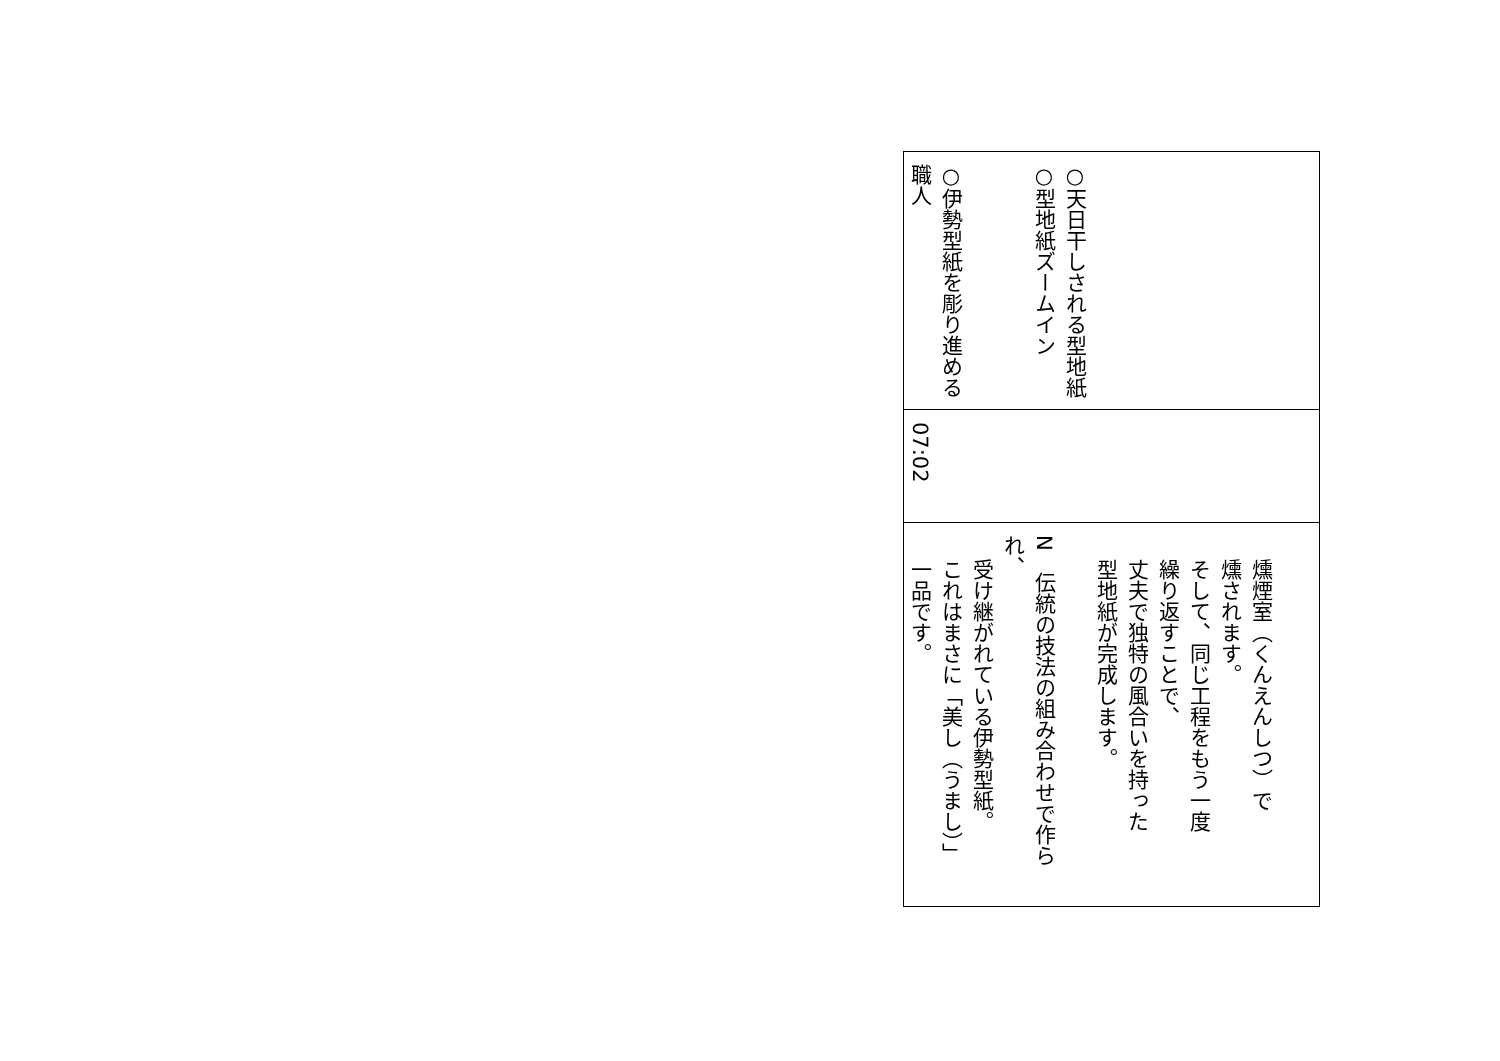| ○天日干しされる型地紙 ○型地紙ズームイン ○伊勢型紙を彫り進める 職人 |
| 07:02 |
| 燻煙室（くんえんしつ）で 燻されます。 そして、同じ工程をもう一度 繰り返すことで、 丈夫で独特の風合いを持った 型地紙が完成します。 N 伝統の技法の組み合わせで作られ、 受け継がれている伊勢型紙。 これはまさに「美し（うまし）」 一品です。 |